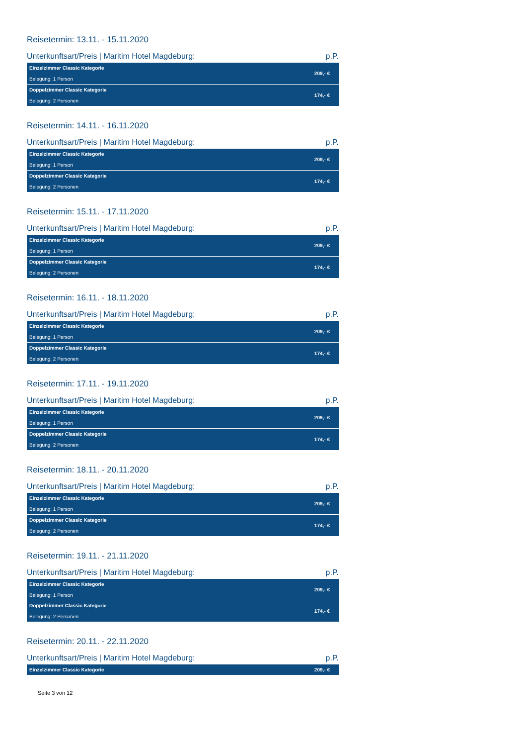Reisetermin: 13.11. - 15.11.2020
Unterkunftsart/Preis | Maritim Hotel Magdeburg: p.P.
| Einzelzimmer Classic Kategorie Belegung: 1 Person | 209,- € |
| Doppelzimmer Classic Kategorie Belegung: 2 Personen | 174,- € |
Reisetermin: 14.11. - 16.11.2020
Unterkunftsart/Preis | Maritim Hotel Magdeburg: p.P.
| Einzelzimmer Classic Kategorie Belegung: 1 Person | 209,- € |
| Doppelzimmer Classic Kategorie Belegung: 2 Personen | 174,- € |
Reisetermin: 15.11. - 17.11.2020
Unterkunftsart/Preis | Maritim Hotel Magdeburg: p.P.
| Einzelzimmer Classic Kategorie Belegung: 1 Person | 209,- € |
| Doppelzimmer Classic Kategorie Belegung: 2 Personen | 174,- € |
Reisetermin: 16.11. - 18.11.2020
Unterkunftsart/Preis | Maritim Hotel Magdeburg: p.P.
| Einzelzimmer Classic Kategorie Belegung: 1 Person | 209,- € |
| Doppelzimmer Classic Kategorie Belegung: 2 Personen | 174,- € |
Reisetermin: 17.11. - 19.11.2020
Unterkunftsart/Preis | Maritim Hotel Magdeburg: p.P.
| Einzelzimmer Classic Kategorie Belegung: 1 Person | 209,- € |
| Doppelzimmer Classic Kategorie Belegung: 2 Personen | 174,- € |
Reisetermin: 18.11. - 20.11.2020
Unterkunftsart/Preis | Maritim Hotel Magdeburg: p.P.
| Einzelzimmer Classic Kategorie Belegung: 1 Person | 209,- € |
| Doppelzimmer Classic Kategorie Belegung: 2 Personen | 174,- € |
Reisetermin: 19.11. - 21.11.2020
Unterkunftsart/Preis | Maritim Hotel Magdeburg: p.P.
| Einzelzimmer Classic Kategorie Belegung: 1 Person | 209,- € |
| Doppelzimmer Classic Kategorie Belegung: 2 Personen | 174,- € |
Reisetermin: 20.11. - 22.11.2020
Unterkunftsart/Preis | Maritim Hotel Magdeburg: p.P.
| Einzelzimmer Classic Kategorie | 209,- € |
Seite 3 von 12